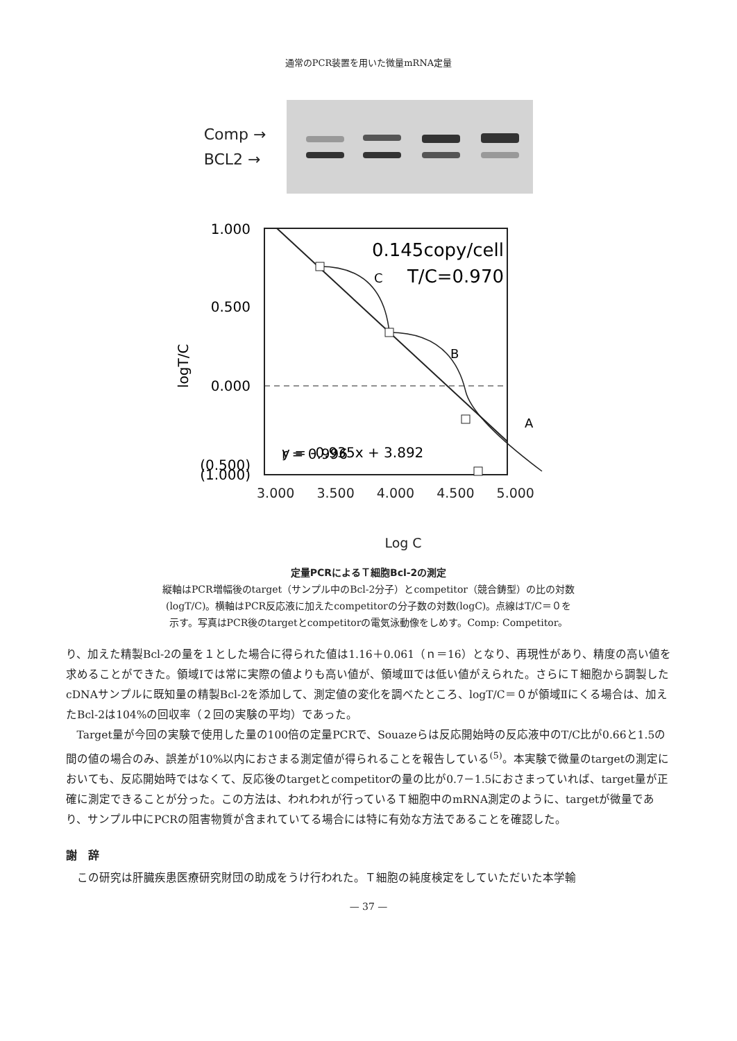通常のPCR装置を用いた微量mRNA定量
Comp →
BCL2 →
C
B
A
0.145copy/cell
T/C=0.970
y = -0.935x + 3.892
r = 0.996
1.000
0.500
0.000
(0.500)
(1.000)
logT/C
3.000 3.500 4.000 4.500 5.000
Log C
定量PCRによるＴ細胞Bcl-2の測定
縦軸はPCR増幅後のtarget（サンプル中のBcl-2分子）とcompetitor（競合鋳型）の比の対数
(logT/C)。横軸はPCR反応液に加えたcompetitorの分子数の対数(logC)。点線はT/C＝０を
示す。写真はPCR後のtargetとcompetitorの電気泳動像をしめす。Comp: Competitor。
り、加えた精製Bcl-2の量を１とした場合に得られた値は1.16＋0.061（ｎ＝16）となり、再現性があり、精度の高い値を求めることができた。領域Ⅰでは常に実際の値よりも高い値が、領域Ⅲでは低い値がえられた。さらにＴ細胞から調製したcDNAサンプルに既知量の精製Bcl-2を添加して、測定値の変化を調べたところ、logT/C＝０が領域Ⅱにくる場合は、加えたBcl-2は104%の回収率（２回の実験の平均）であった。
Target量が今回の実験で使用した量の100倍の定量PCRで、Souazeらは反応開始時の反応液中のT/C比が0.66と1.5の間の値の場合のみ、誤差が10%以内におさまる測定値が得られることを報告している<sup>(5)</sup>。本実験で微量のtargetの測定においても、反応開始時ではなくて、反応後のtargetとcompetitorの量の比が0.7－1.5におさまっていれば、target量が正確に測定できることが分った。この方法は、われわれが行っているＴ細胞中のmRNA測定のように、targetが微量であり、サンプル中にPCRの阻害物質が含まれていてる場合には特に有効な方法であることを確認した。
謝　辞
この研究は肝臓疾患医療研究財団の助成をうけ行われた。Ｔ細胞の純度検定をしていただいた本学輸
— 37 —